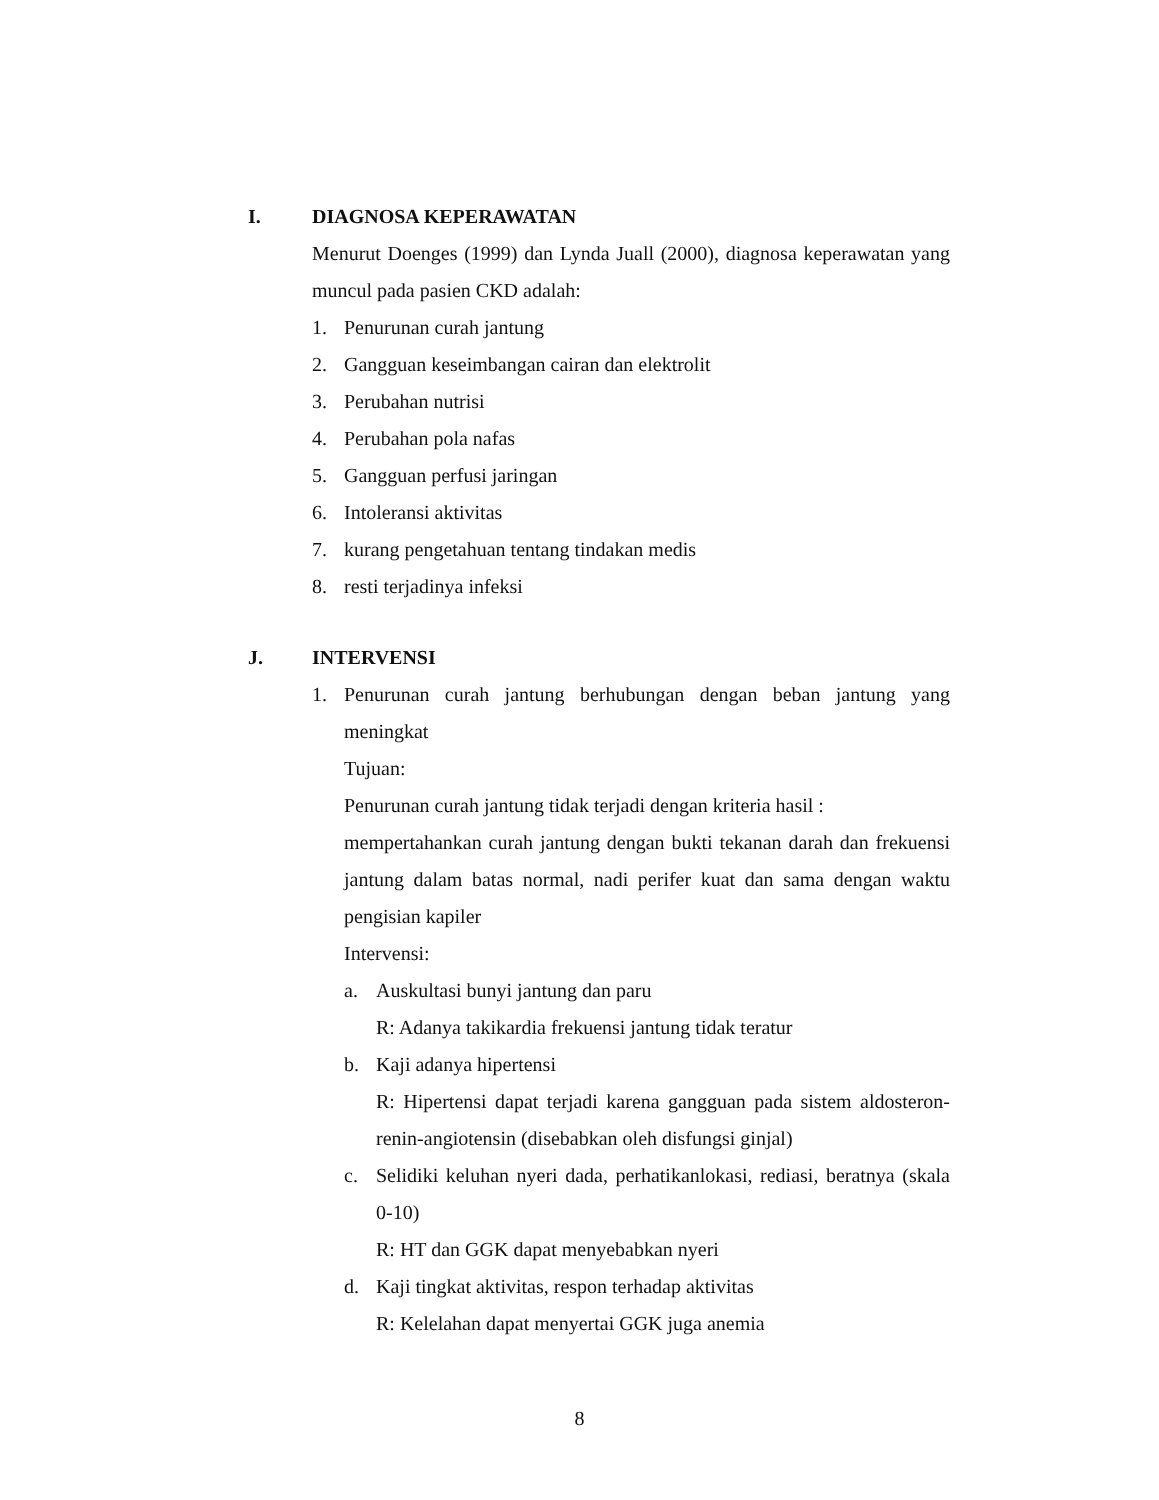I. DIAGNOSA KEPERAWATAN
Menurut Doenges (1999) dan Lynda Juall (2000), diagnosa keperawatan yang muncul pada pasien CKD adalah:
1. Penurunan curah jantung
2. Gangguan keseimbangan cairan dan elektrolit
3. Perubahan nutrisi
4. Perubahan pola nafas
5. Gangguan perfusi jaringan
6. Intoleransi aktivitas
7. kurang pengetahuan tentang tindakan medis
8. resti terjadinya infeksi
J. INTERVENSI
1. Penurunan curah jantung berhubungan dengan beban jantung yang meningkat
Tujuan:
Penurunan curah jantung tidak terjadi dengan kriteria hasil :
mempertahankan curah jantung dengan bukti tekanan darah dan frekuensi jantung dalam batas normal, nadi perifer kuat dan sama dengan waktu pengisian kapiler
Intervensi:
a. Auskultasi bunyi jantung dan paru
R: Adanya takikardia frekuensi jantung tidak teratur
b. Kaji adanya hipertensi
R: Hipertensi dapat terjadi karena gangguan pada sistem aldosteron-renin-angiotensin (disebabkan oleh disfungsi ginjal)
c. Selidiki keluhan nyeri dada, perhatikanlokasi, rediasi, beratnya (skala 0-10)
R: HT dan GGK dapat menyebabkan nyeri
d. Kaji tingkat aktivitas, respon terhadap aktivitas
R: Kelelahan dapat menyertai GGK juga anemia
8